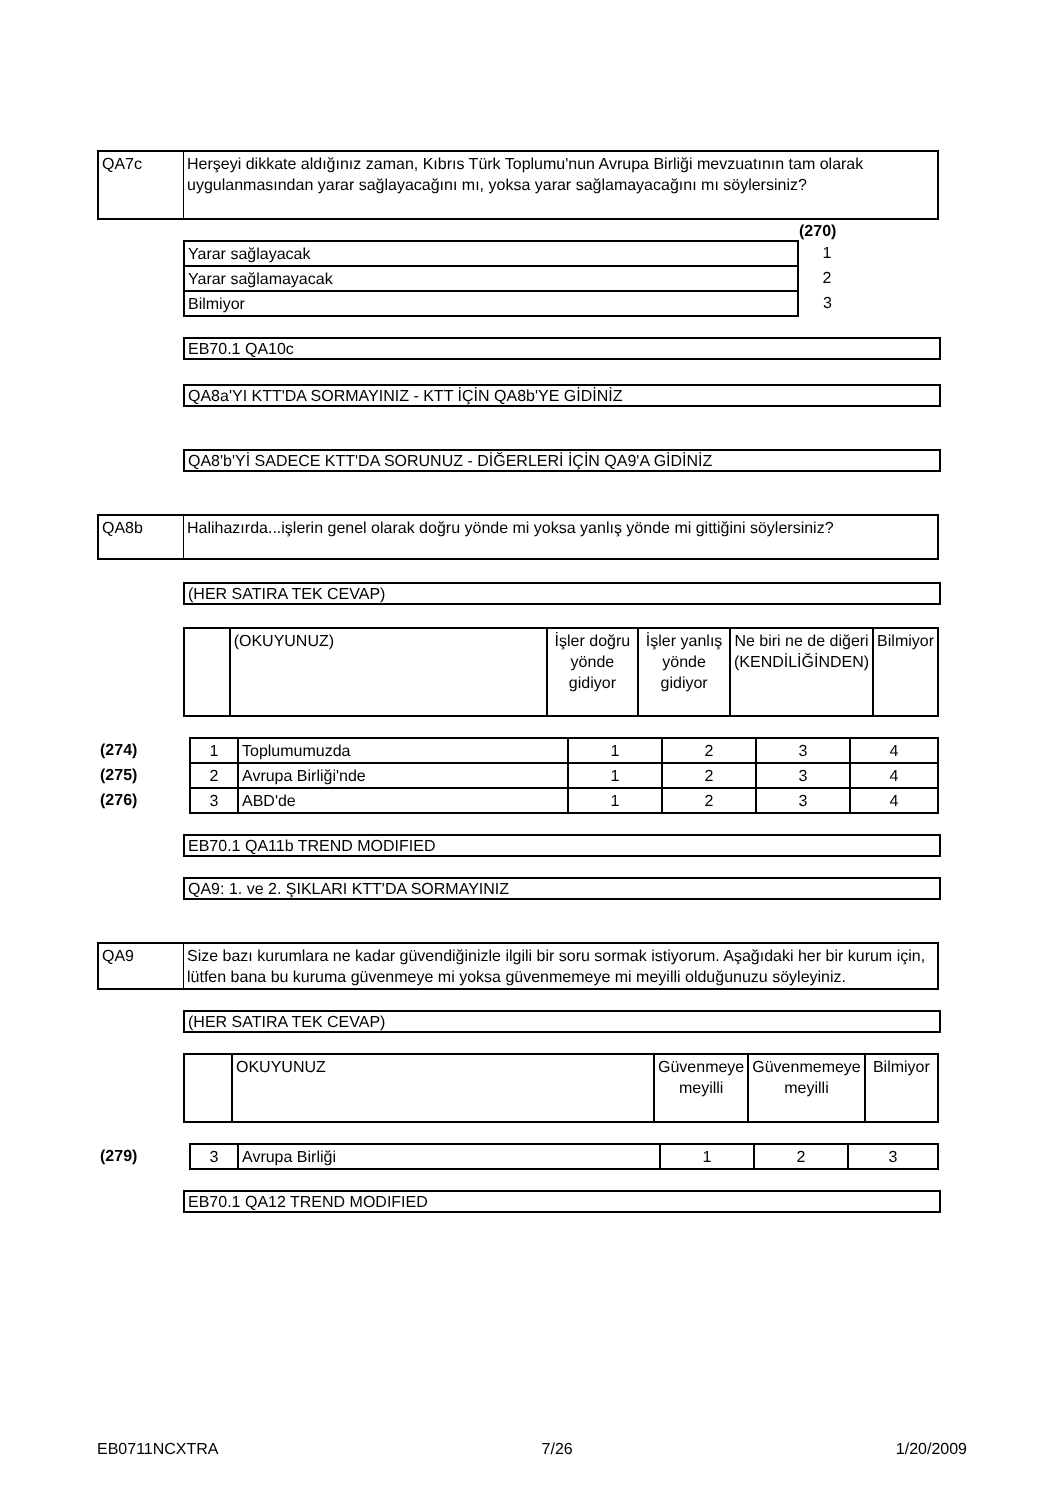| QA7c | Herşeyi dikkate aldığınız zaman, Kıbrıs Türk Toplumu'nun Avrupa Birliği mevzuatının tam olarak uygulanmasından yarar sağlayacağını mı, yoksa yarar sağlamayacağını mı söylersiniz? |
(270)
| Yarar sağlayacak | 1 |
| Yarar sağlamayacak | 2 |
| Bilmiyor | 3 |
EB70.1 QA10c
QA8a'YI KTT'DA SORMAYINIZ - KTT İÇİN QA8b'YE GİDİNİZ
QA8'b'Yİ SADECE KTT'DA SORUNUZ - DİĞERLERİ İÇİN QA9'A GİDİNİZ
| QA8b | Halihazırda...işlerin genel olarak doğru yönde mi yoksa yanlış yönde mi gittiğini söylersiniz? |
(HER SATIRA TEK CEVAP)
| | (OKUYUNUZ) | İşler doğru yönde gidiyor | İşler yanlış yönde gidiyor | Ne biri ne de diğeri (KENDİLİĞİNDEN) | Bilmiyor |
| (274) | 1 | Toplumumuzda | 1 | 2 | 3 | 4 |
| (275) | 2 | Avrupa Birliği'nde | 1 | 2 | 3 | 4 |
| (276) | 3 | ABD'de | 1 | 2 | 3 | 4 |
EB70.1 QA11b TREND MODIFIED
QA9: 1. ve 2. ŞIKLARI KTT'DA SORMAYINIZ
| QA9 | Size bazı kurumlara ne kadar güvendiğinizle ilgili bir soru sormak istiyorum. Aşağıdaki her bir kurum için, lütfen bana bu kuruma güvenmeye mi yoksa güvenmemeye mi meyilli olduğunuzu söyleyiniz. |
(HER SATIRA TEK CEVAP)
| | OKUYUNUZ | Güvenmeye meyilli | Güvenmemeye meyilli | Bilmiyor |
| (279) | 3 | Avrupa Birliği | 1 | 2 | 3 |
EB70.1 QA12 TREND MODIFIED
EB0711NCXTRA 7/26 1/20/2009